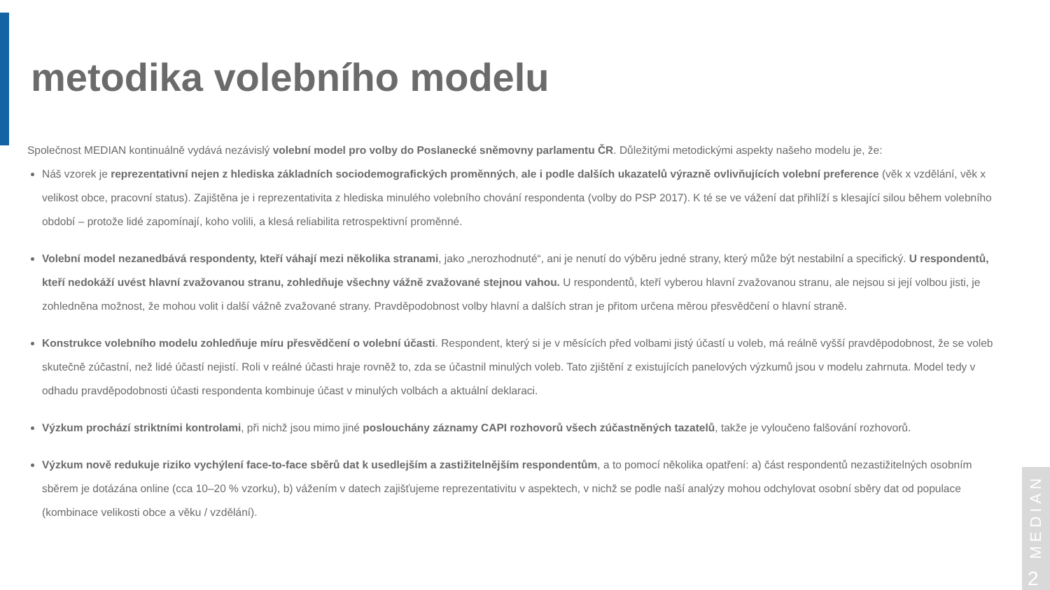metodika volebního modelu
Společnost MEDIAN kontinuálně vydává nezávislý volební model pro volby do Poslanecké sněmovny parlamentu ČR. Důležitými metodickými aspekty našeho modelu je, že:
Náš vzorek je reprezentativní nejen z hlediska základních sociodemografických proměnných, ale i podle dalších ukazatelů výrazně ovlivňujících volební preference (věk x vzdělání, věk x velikost obce, pracovní status). Zajištěna je i reprezentativita z hlediska minulého volebního chování respondenta (volby do PSP 2017). K té se ve vážení dat přihlíží s klesající silou během volebního období – protože lidé zapomínají, koho volili, a klesá reliabilita retrospektivní proměnné.
Volební model nezanedbává respondenty, kteří váhají mezi několika stranami, jako „nerozhodnuté“, ani je nenutí do výběru jedné strany, který může být nestabilní a specifický. U respondentů, kteří nedokáží uvést hlavní zvažovanou stranu, zohledňuje všechny vážně zvažované stejnou vahou. U respondentů, kteří vyberou hlavní zvažovanou stranu, ale nejsou si její volbou jisti, je zohledněna možnost, že mohou volit i další vážně zvažované strany. Pravděpodobnost volby hlavní a dalších stran je přitom určena měrou přesvědčení o hlavní straně.
Konstrukce volebního modelu zohledňuje míru přesvědčení o volební účasti. Respondent, který si je v měsících před volbami jistý účastí u voleb, má reálně vyšší pravděpodobnost, že se voleb skutečně zúčastní, než lidé účastí nejistí. Roli v reálné účasti hraje rovněž to, zda se účastnil minulých voleb. Tato zjištění z existujících panelových výzkumů jsou v modelu zahrnuta. Model tedy v odhadu pravděpodobnosti účasti respondenta kombinuje účast v minulých volbách a aktuální deklaraci.
Výzkum prochází striktními kontrolami, při nichž jsou mimo jiné poslouchány záznamy CAPI rozhovorů všech zúčastněných tazatelů, takže je vyloučeno falšování rozhovorů.
Výzkum nově redukuje riziko vychýlení face-to-face sběrů dat k usedlejším a zastižitelnějším respondentům, a to pomocí několika opatření: a) část respondentů nezastižitelných osobním sběrem je dotázána online (cca 10–20 % vzorku), b) vážením v datech zajišťujeme reprezentativitu v aspektech, v nichž se podle naší analýzy mohou odchylovat osobní sběry dat od populace (kombinace velikosti obce a věku / vzdělání).
MEDIAN
2